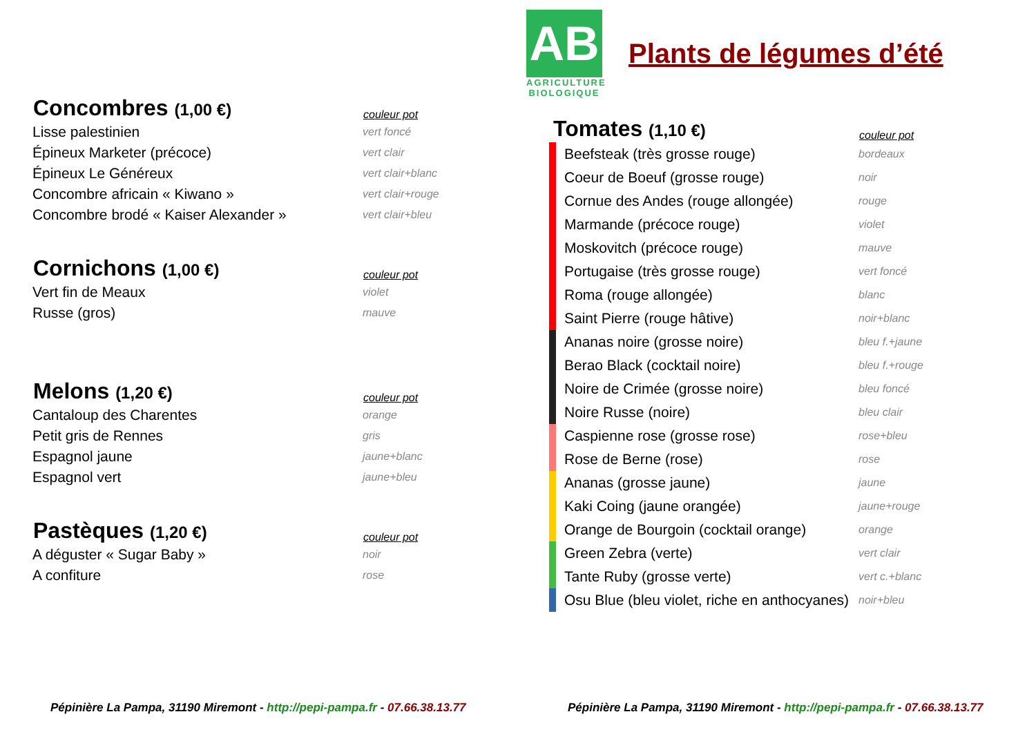AB
AGRICULTURE BIOLOGIQUE
Plants de légumes d’été
| Concombres (1,00 €) | couleur pot |
| --- | --- |
| Lisse palestinien | vert foncé |
| Épineux Marketer (précoce) | vert clair |
| Épineux Le Généreux | vert clair+blanc |
| Concombre africain « Kiwano » | vert clair+rouge |
| Concombre brodé « Kaiser Alexander » | vert clair+bleu |
| Cornichons (1,00 €) | couleur pot |
| Vert fin de Meaux | violet |
| Russe (gros) | mauve |
| Melons (1,20 €) | couleur pot |
| Cantaloup des Charentes | orange |
| Petit gris de Rennes | gris |
| Espagnol jaune | jaune+blanc |
| Espagnol vert | jaune+bleu |
| Pastèques (1,20 €) | couleur pot |
| A déguster « Sugar Baby » | noir |
| A confiture | rose |
| Tomates (1,10 €) | couleur pot |
| --- | --- |
| Beefsteak (très grosse rouge) | bordeaux |
| Coeur de Boeuf (grosse rouge) | noir |
| Cornue des Andes (rouge allongée) | rouge |
| Marmande (précoce rouge) | violet |
| Moskovitch (précoce rouge) | mauve |
| Portugaise (très grosse rouge) | vert foncé |
| Roma (rouge allongée) | blanc |
| Saint Pierre (rouge hâtive) | noir+blanc |
| Ananas noire (grosse noire) | bleu f.+jaune |
| Berao Black (cocktail noire) | bleu f.+rouge |
| Noire de Crimée (grosse noire) | bleu foncé |
| Noire Russe (noire) | bleu clair |
| Caspienne rose (grosse rose) | rose+bleu |
| Rose de Berne (rose) | rose |
| Ananas (grosse jaune) | jaune |
| Kaki Coing (jaune orangée) | jaune+rouge |
| Orange de Bourgoin (cocktail orange) | orange |
| Green Zebra (verte) | vert clair |
| Tante Ruby (grosse verte) | vert c.+blanc |
| Osu Blue (bleu violet, riche en anthocyanes) | noir+bleu |
Pépinière La Pampa, 31190 Miremont - http://pepi-pampa.fr - 07.66.38.13.77
Pépinière La Pampa, 31190 Miremont - http://pepi-pampa.fr - 07.66.38.13.77